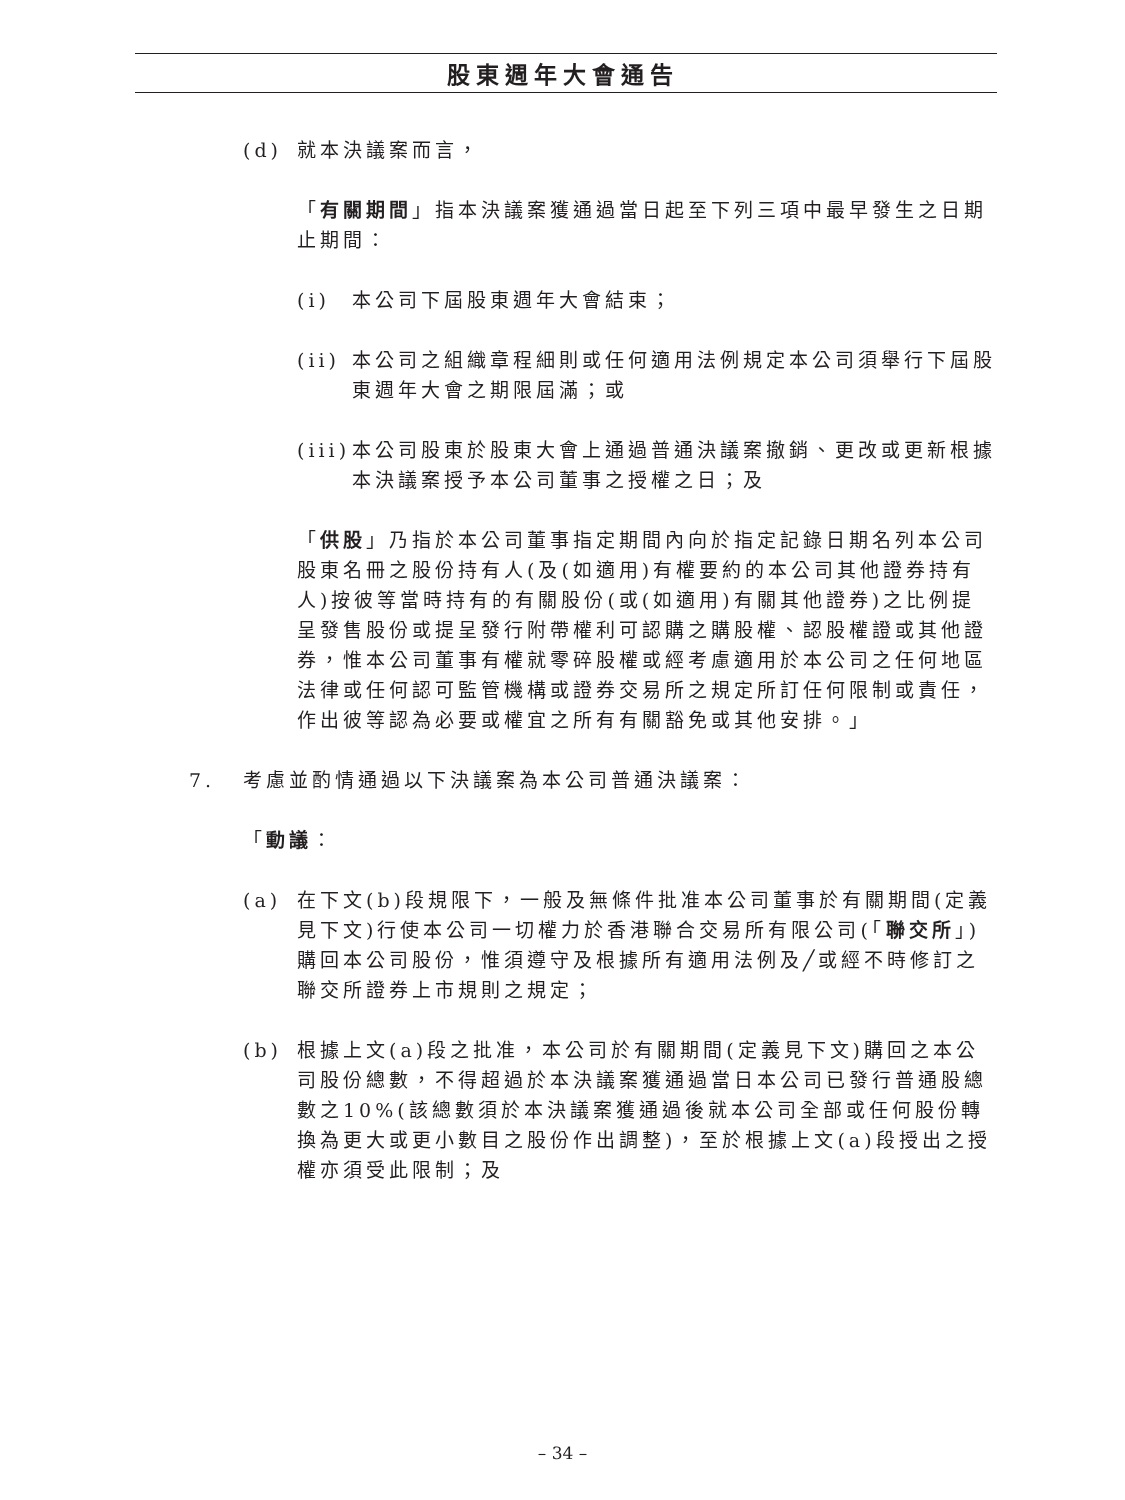股東週年大會通告
(d) 就本決議案而言，
「有關期間」指本決議案獲通過當日起至下列三項中最早發生之日期止期間：
(i) 本公司下屆股東週年大會結束；
(ii) 本公司之組織章程細則或任何適用法例規定本公司須舉行下屆股東週年大會之期限屆滿；或
(iii) 本公司股東於股東大會上通過普通決議案撤銷、更改或更新根據本決議案授予本公司董事之授權之日；及
「供股」乃指於本公司董事指定期間內向於指定記錄日期名列本公司股東名冊之股份持有人(及(如適用)有權要約的本公司其他證券持有人)按彼等當時持有的有關股份(或(如適用)有關其他證券)之比例提呈發售股份或提呈發行附帶權利可認購之購股權、認股權證或其他證券，惟本公司董事有權就零碎股權或經考慮適用於本公司之任何地區法律或任何認可監管機構或證券交易所之規定所訂任何限制或責任，作出彼等認為必要或權宜之所有有關豁免或其他安排。」
7. 考慮並酌情通過以下決議案為本公司普通決議案：
「動議：
(a) 在下文(b)段規限下，一般及無條件批准本公司董事於有關期間(定義見下文)行使本公司一切權力於香港聯合交易所有限公司(「聯交所」)購回本公司股份，惟須遵守及根據所有適用法例及╱或經不時修訂之聯交所證券上市規則之規定；
(b) 根據上文(a)段之批准，本公司於有關期間(定義見下文)購回之本公司股份總數，不得超過於本決議案獲通過當日本公司已發行普通股總數之10%(該總數須於本決議案獲通過後就本公司全部或任何股份轉換為更大或更小數目之股份作出調整)，至於根據上文(a)段授出之授權亦須受此限制；及
– 34 –